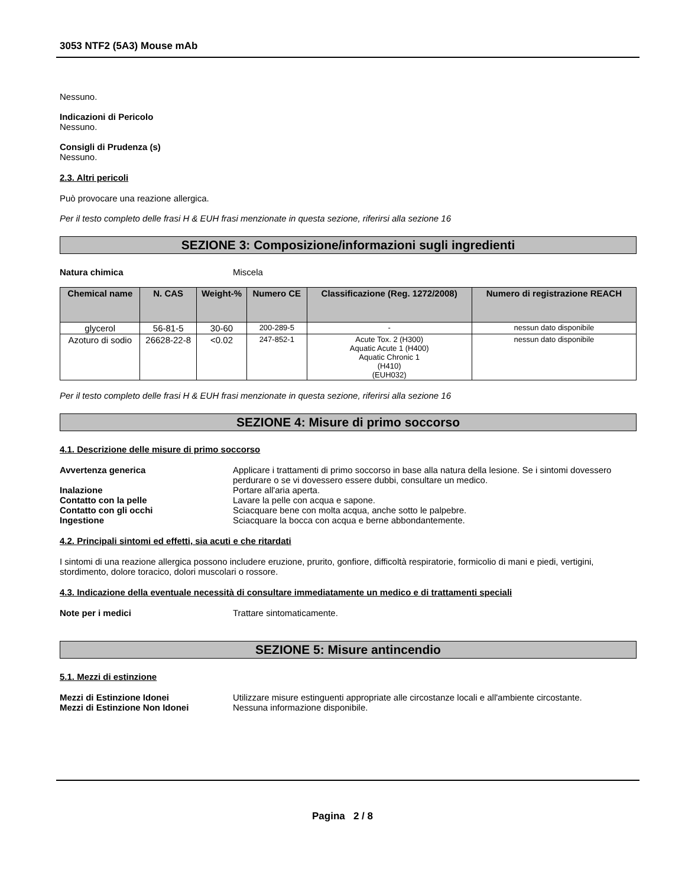3053 NTF2 (5A3) Mouse mAb
Nessuno.
Indicazioni di Pericolo
Nessuno.
Consigli di Prudenza (s)
Nessuno.
2.3. Altri pericoli
Può provocare una reazione allergica.
Per il testo completo delle frasi H & EUH frasi menzionate in questa sezione, riferirsi alla sezione 16
SEZIONE 3: Composizione/informazioni sugli ingredienti
Natura chimica Miscela
| Chemical name | N. CAS | Weight-% | Numero CE | Classificazione (Reg. 1272/2008) | Numero di registrazione REACH |
| --- | --- | --- | --- | --- | --- |
| glycerol | 56-81-5 | 30-60 | 200-289-5 | - | nessun dato disponibile |
| Azoturo di sodio | 26628-22-8 | <0.02 | 247-852-1 | Acute Tox. 2 (H300) Aquatic Acute 1 (H400) Aquatic Chronic 1 (H410) (EUH032) | nessun dato disponibile |
Per il testo completo delle frasi H & EUH frasi menzionate in questa sezione, riferirsi alla sezione 16
SEZIONE 4: Misure di primo soccorso
4.1. Descrizione delle misure di primo soccorso
Avvertenza generica Applicare i trattamenti di primo soccorso in base alla natura della lesione. Se i sintomi dovessero perdurare o se vi dovessero essere dubbi, consultare un medico.
Inalazione Portare all'aria aperta.
Contatto con la pelle Lavare la pelle con acqua e sapone.
Contatto con gli occhi Sciacquare bene con molta acqua, anche sotto le palpebre.
Ingestione Sciacquare la bocca con acqua e berne abbondantemente.
4.2. Principali sintomi ed effetti, sia acuti e che ritardati
I sintomi di una reazione allergica possono includere eruzione, prurito, gonfiore, difficoltà respiratorie, formicolio di mani e piedi, vertigini, stordimento, dolore toracico, dolori muscolari o rossore.
4.3. Indicazione della eventuale necessità di consultare immediatamente un medico e di trattamenti speciali
Note per i medici Trattare sintomaticamente.
SEZIONE 5: Misure antincendio
5.1. Mezzi di estinzione
Mezzi di Estinzione Idonei Utilizzare misure estinguenti appropriate alle circostanze locali e all'ambiente circostante.
Mezzi di Estinzione Non Idonei Nessuna informazione disponibile.
Pagina 2 / 8